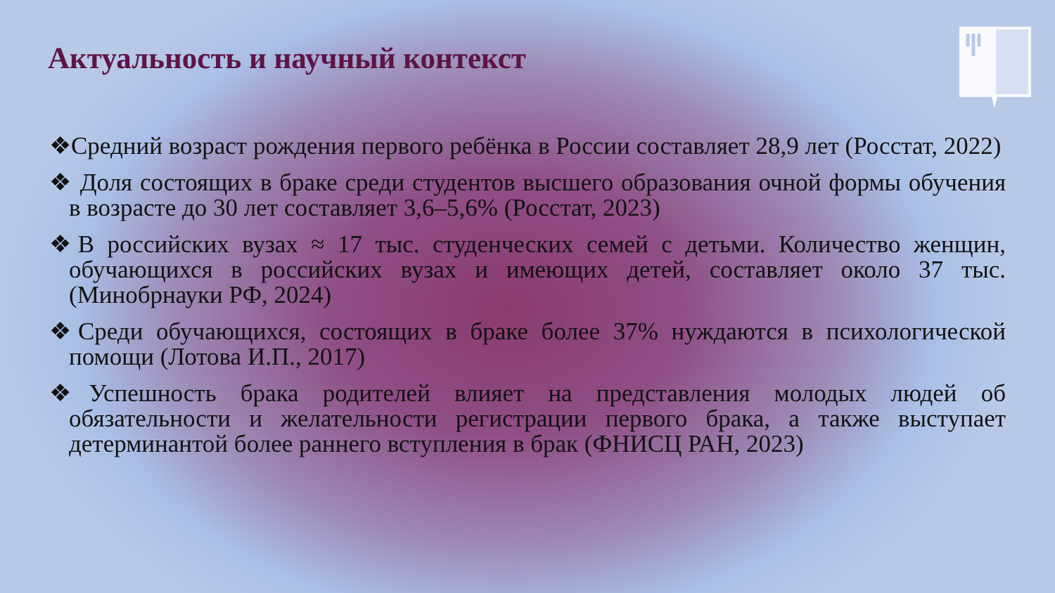Актуальность и научный контекст
❖Средний возраст рождения первого ребёнка в России составляет 28,9 лет (Росстат, 2022)
❖ Доля состоящих в браке среди студентов высшего образования очной формы обучения в возрасте до 30 лет составляет 3,6–5,6% (Росстат, 2023)
❖В российских вузах ≈ 17 тыс. студенческих семей с детьми. Количество женщин, обучающихся в российских вузах и имеющих детей, составляет около 37 тыс. (Минобрнауки РФ, 2024)
❖Среди обучающихся, состоящих в браке более 37% нуждаются в психологической помощи (Лотова И.П., 2017)
❖Успешность брака родителей влияет на представления молодых людей об обязательности и желательности регистрации первого брака, а также выступает детерминантой более раннего вступления в брак (ФНИСЦ РАН, 2023)